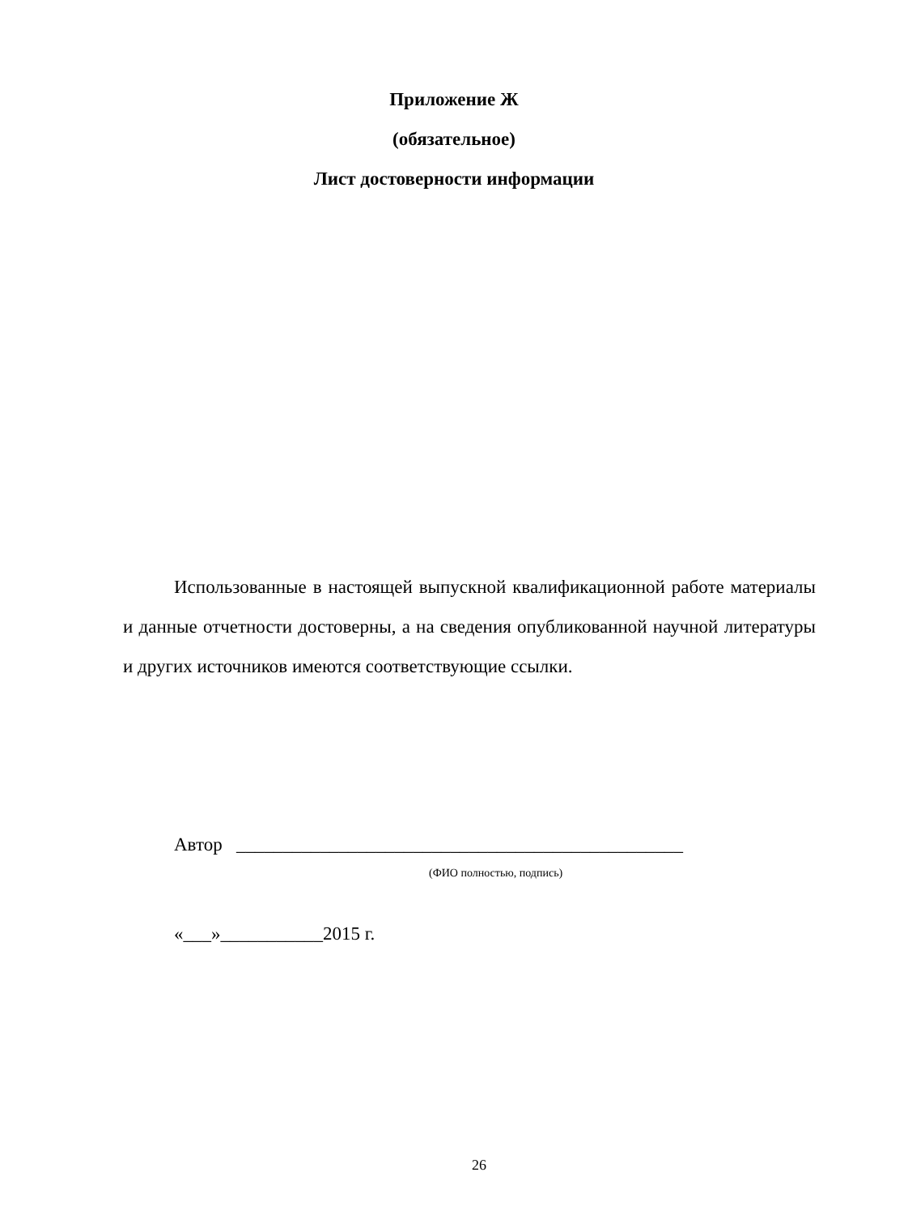Приложение Ж
(обязательное)
Лист достоверности информации
Использованные в настоящей выпускной квалификационной работе материалы и данные отчетности достоверны, а на сведения опубликованной научной литературы и других источников имеются соответствующие ссылки.
Автор ________________________________________________
(ФИО полностью, подпись)
«___»___________2015 г.
26